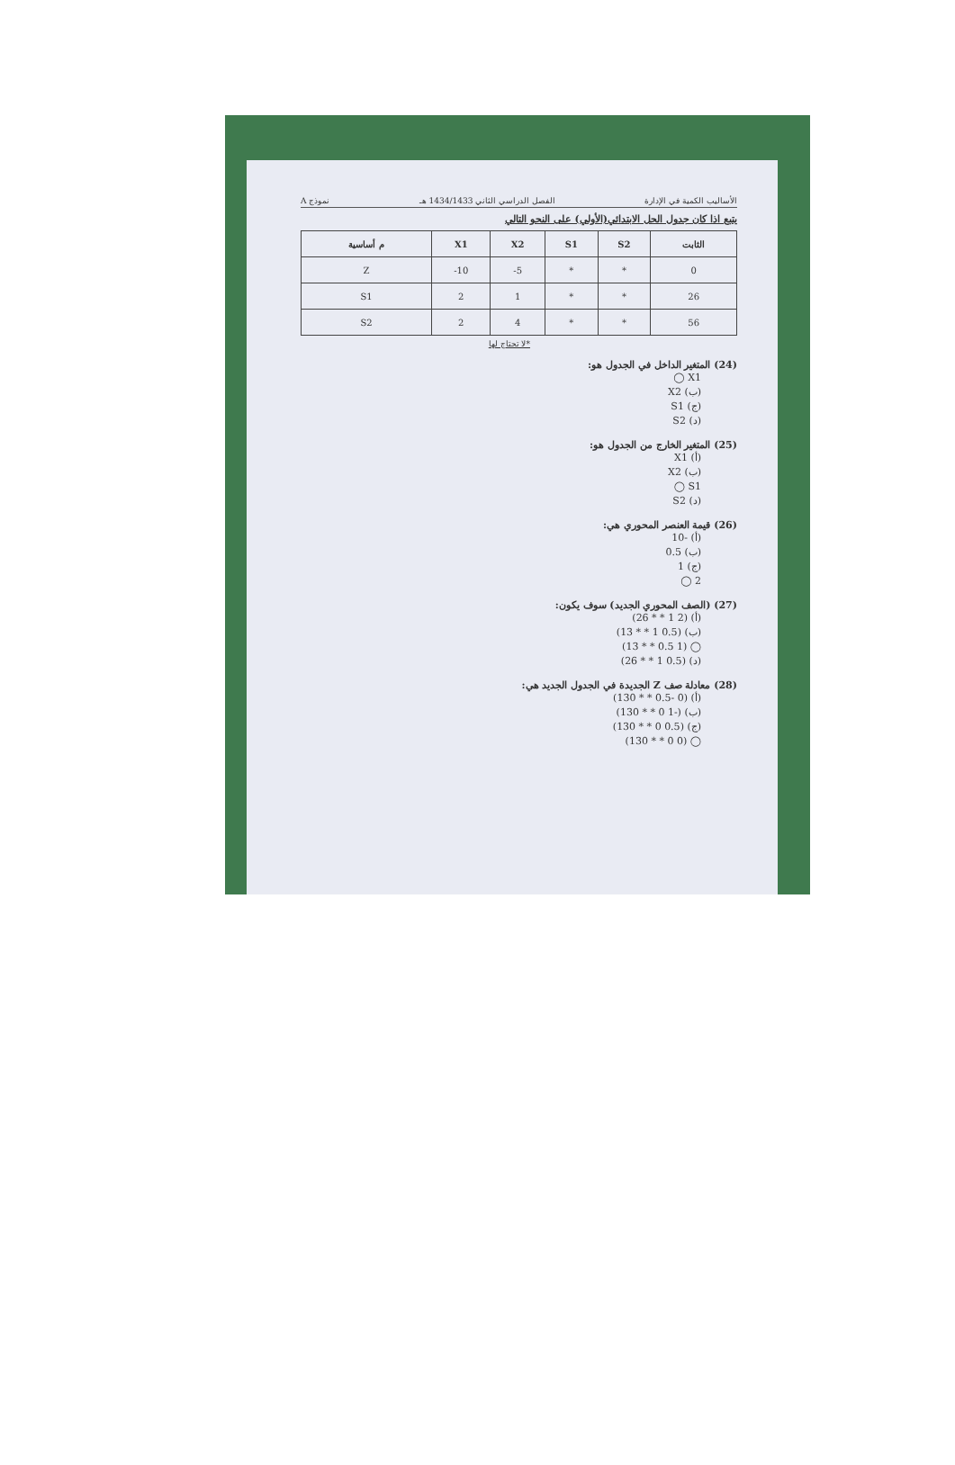الأساليب الكمية في الإدارة الفصل الدراسي الثاني 1434/1433 هـ نموذج A
يتبع اذا كان جدول الحل الابتدائي(الأولي) على النحو التالي
| م أساسية | X1 | X2 | S1 | S2 | الثابت |
| --- | --- | --- | --- | --- | --- |
| Z | -10 | -5 | * | * | 0 |
| S1 | 2 | 1 | * | * | 26 |
| S2 | 2 | 4 | * | * | 56 |
*لا تحتاج لها
(24) المتغير الداخل في الجدول هو:
X1 ◯
(ب) X2
(ج) S1
(د) S2
(25) المتغير الخارج من الجدول هو:
(أ) X1
(ب) X2
S1 ◯
(د) S2
(26) قيمة العنصر المحوري هي:
(أ) -10
(ب) 0.5
(ج) 1
2 ◯
(27) (الصف المحوري الجديد) سوف يكون:
(أ) (2 1 * * 26)
(ب) (0.5 1 * * 13)
◯ (1 0.5 * * 13)
(د) (0.5 1 * * 26)
(28) معادلة صف Z الجديدة في الجدول الجديد هي:
(أ) (0 -0.5 * * 130)
(ب) (-1 0 * * 130)
(ج) (0.5 0 * * 130)
◯ (0 0 * * 130)